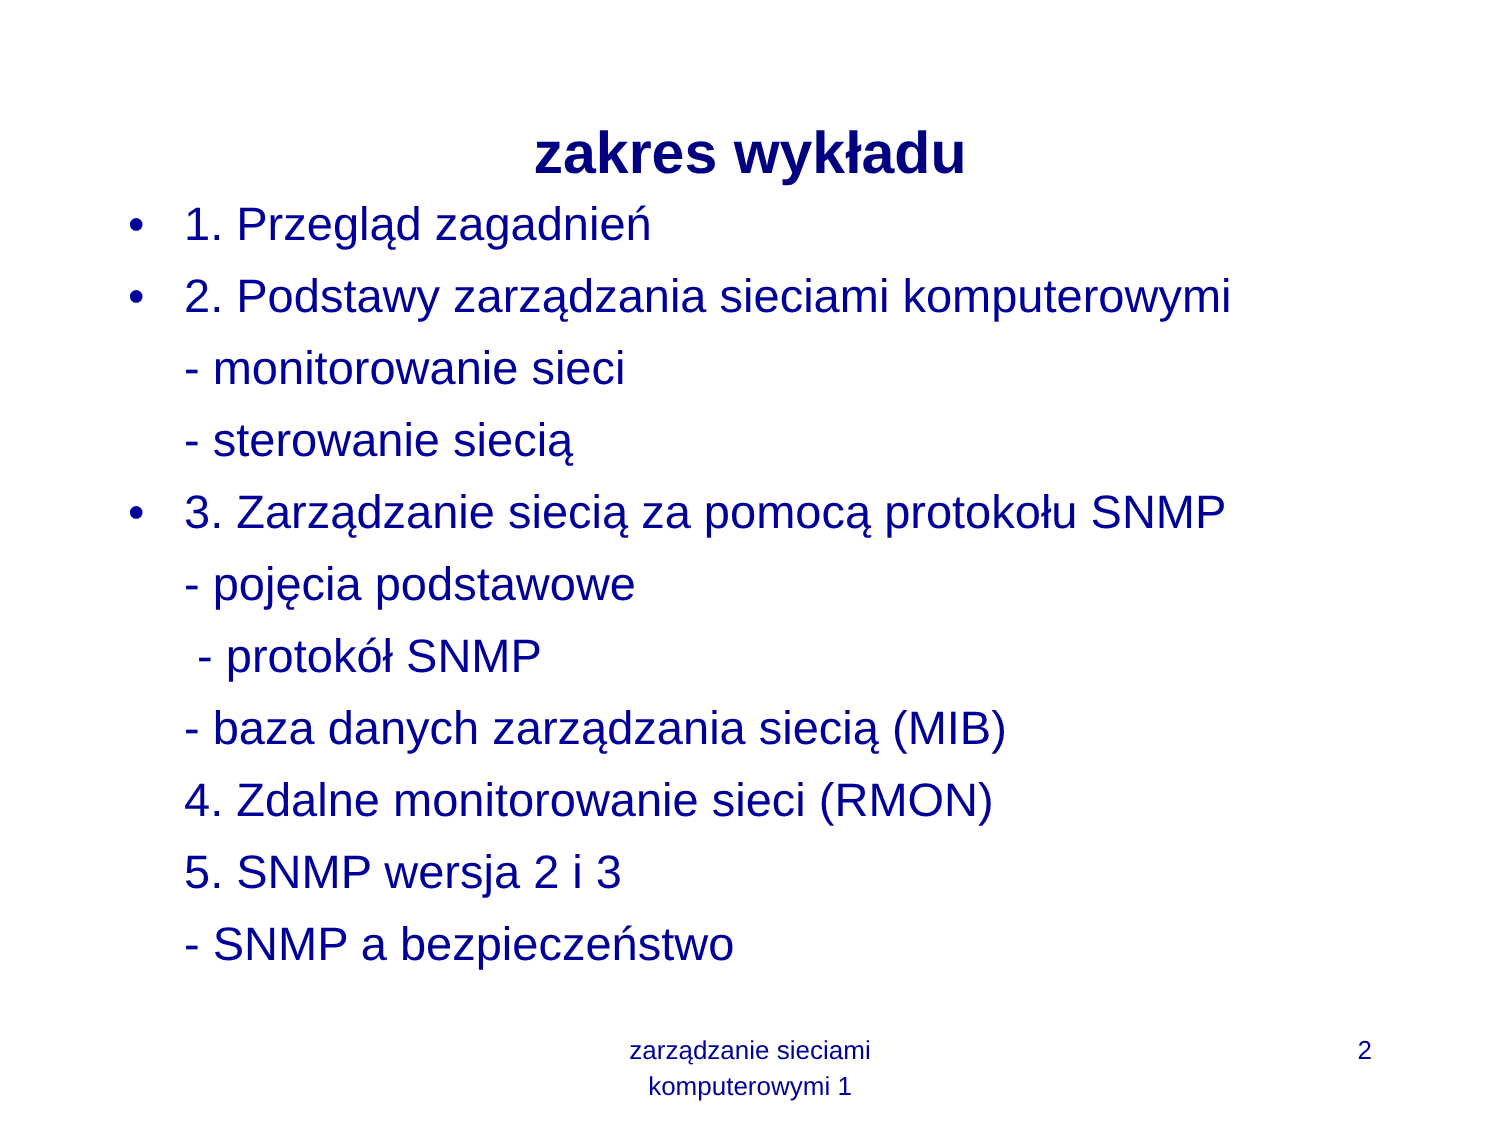zakres wykładu
• 1. Przegląd zagadnień
• 2. Podstawy zarządzania sieciami komputerowymi
- monitorowanie sieci
- sterowanie siecią
• 3. Zarządzanie siecią za pomocą protokołu SNMP
- pojęcia podstawowe
- protokół SNMP
- baza danych zarządzania siecią (MIB)
4. Zdalne monitorowanie sieci (RMON)
5. SNMP wersja 2 i 3
- SNMP a bezpieczeństwo
zarządzanie sieciami
komputerowymi 1
2